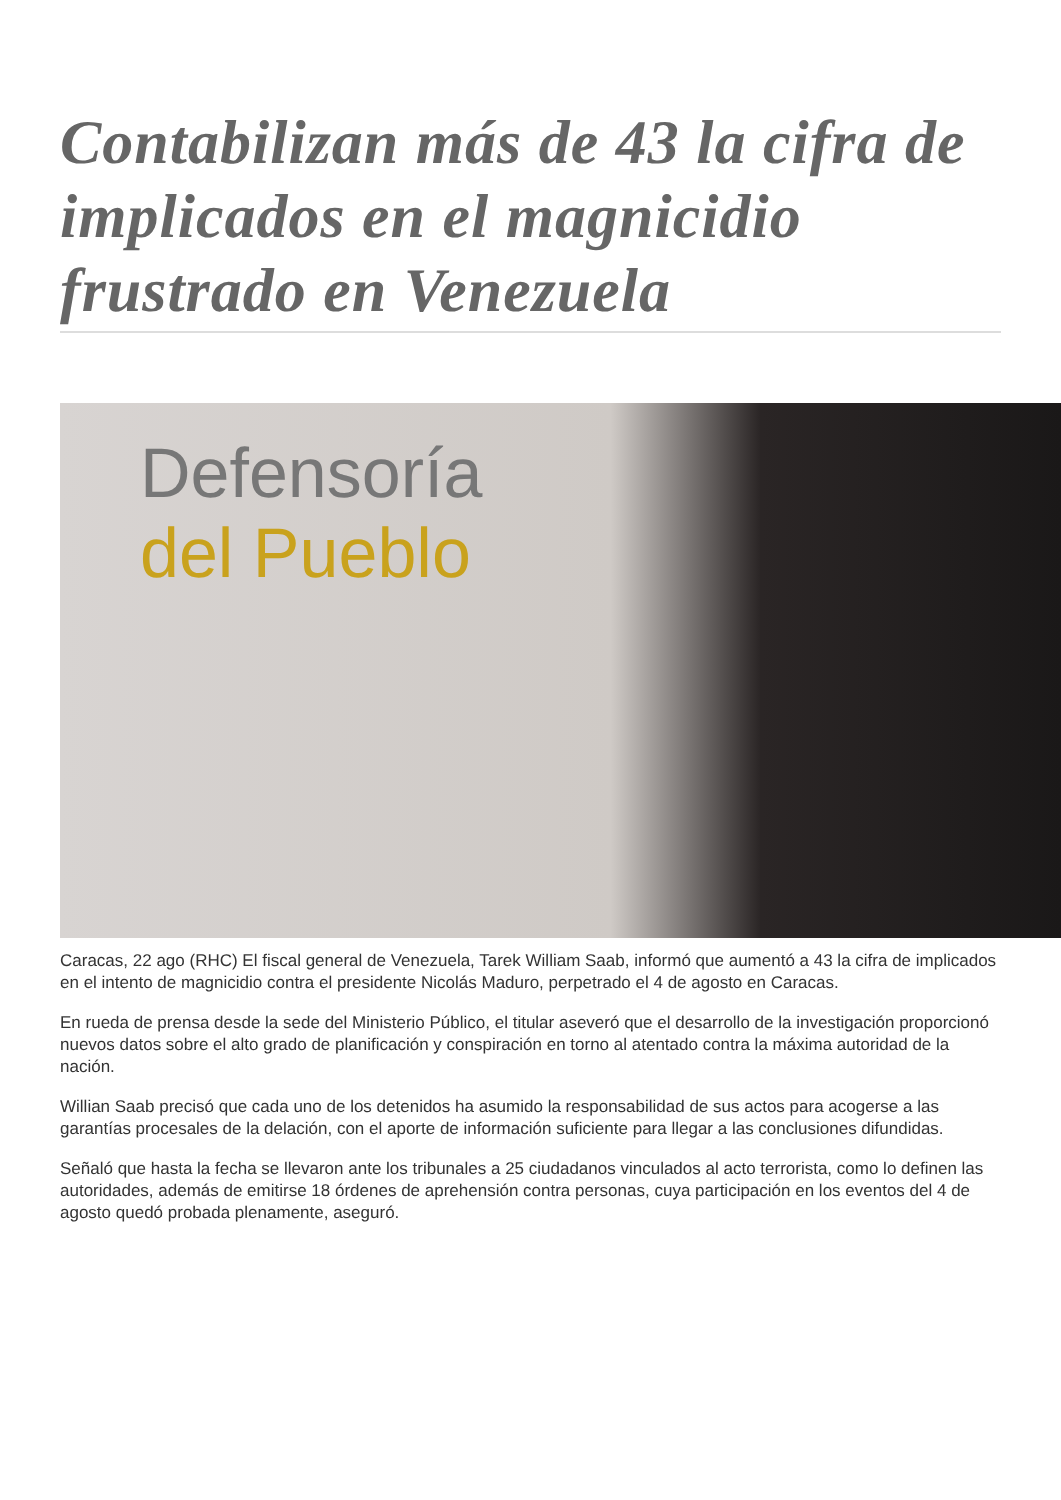Contabilizan más de 43 la cifra de implicados en el magnicidio frustrado en Venezuela
Defensoría
del Pueblo
Caracas, 22 ago (RHC) El fiscal general de Venezuela, Tarek William Saab, informó que aumentó a 43 la cifra de implicados en el intento de magnicidio contra el presidente Nicolás Maduro, perpetrado el 4 de agosto en Caracas.
En rueda de prensa desde la sede del Ministerio Público, el titular aseveró que el desarrollo de la investigación proporcionó nuevos datos sobre el alto grado de planificación y conspiración en torno al atentado contra la máxima autoridad de la nación.
Willian Saab precisó que cada uno de los detenidos ha asumido la responsabilidad de sus actos para acogerse a las garantías procesales de la delación, con el aporte de información suficiente para llegar a las conclusiones difundidas.
Señaló que hasta la fecha se llevaron ante los tribunales a 25 ciudadanos vinculados al acto terrorista, como lo definen las autoridades, además de emitirse 18 órdenes de aprehensión contra personas, cuya participación en los eventos del 4 de agosto quedó probada plenamente, aseguró.